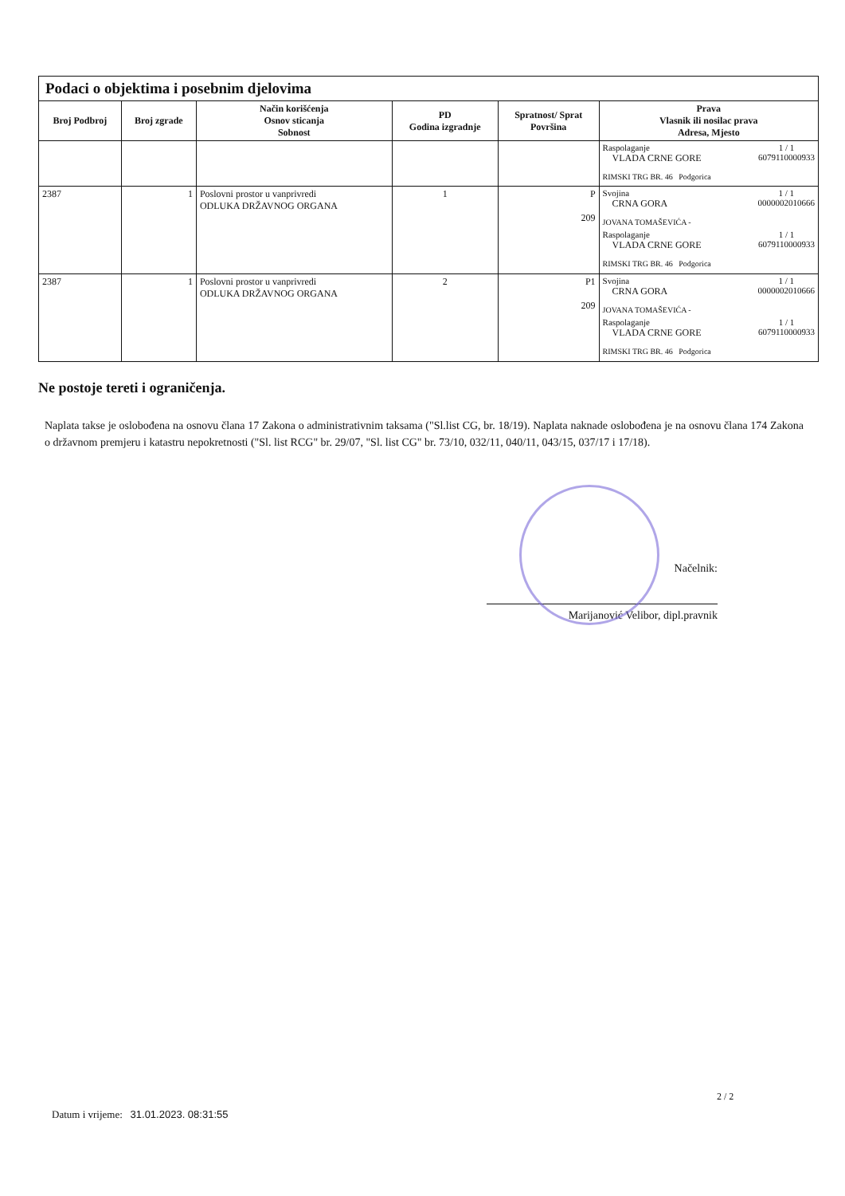| Podaci o objektima i posebnim djelovima | | | | | |
| --- | --- | --- | --- | --- | --- |
| Broj Podbroj | Broj zgrade | Način korišćenja Osnov sticanja Sobnost | PD Godina izgradnje | Spratnost/ Sprat Površina | Prava Vlasnik ili nosilac prava Adresa, Mjesto |
| | | | | | Raspolaganje VLADA CRNE GORE 1 / 1 6079110000933 RIMSKI TRG BR. 46 Podgorica |
| 2387 | 1 | Poslovni prostor u vanprivredi ODLUKA DRŽAVNOG ORGANA | 1 | P 209 | Svojina CRNA GORA 1 / 1 0000002010666 JOVANA TOMAŠEVIĆA - Raspolaganje VLADA CRNE GORE 1 / 1 6079110000933 RIMSKI TRG BR. 46 Podgorica |
| 2387 | 1 | Poslovni prostor u vanprivredi ODLUKA DRŽAVNOG ORGANA | 2 | P1 209 | Svojina CRNA GORA 1 / 1 0000002010666 JOVANA TOMAŠEVIĆA - Raspolaganje VLADA CRNE GORE 1 / 1 6079110000933 RIMSKI TRG BR. 46 Podgorica |
Ne postoje tereti i ograničenja.
Naplata takse je oslobođena na osnovu člana 17 Zakona o administrativnim taksama ("Sl.list CG, br. 18/19). Naplata naknade oslobođena je na osnovu člana 174 Zakona o državnom premjeru i katastru nepokretnosti ("Sl. list RCG" br. 29/07, "Sl. list CG" br. 73/10, 032/11, 040/11, 043/15, 037/17 i 17/18).
Načelnik:
Marijanović Velibor, dipl.pravnik
2 / 2
Datum i vrijeme: 31.01.2023. 08:31:55